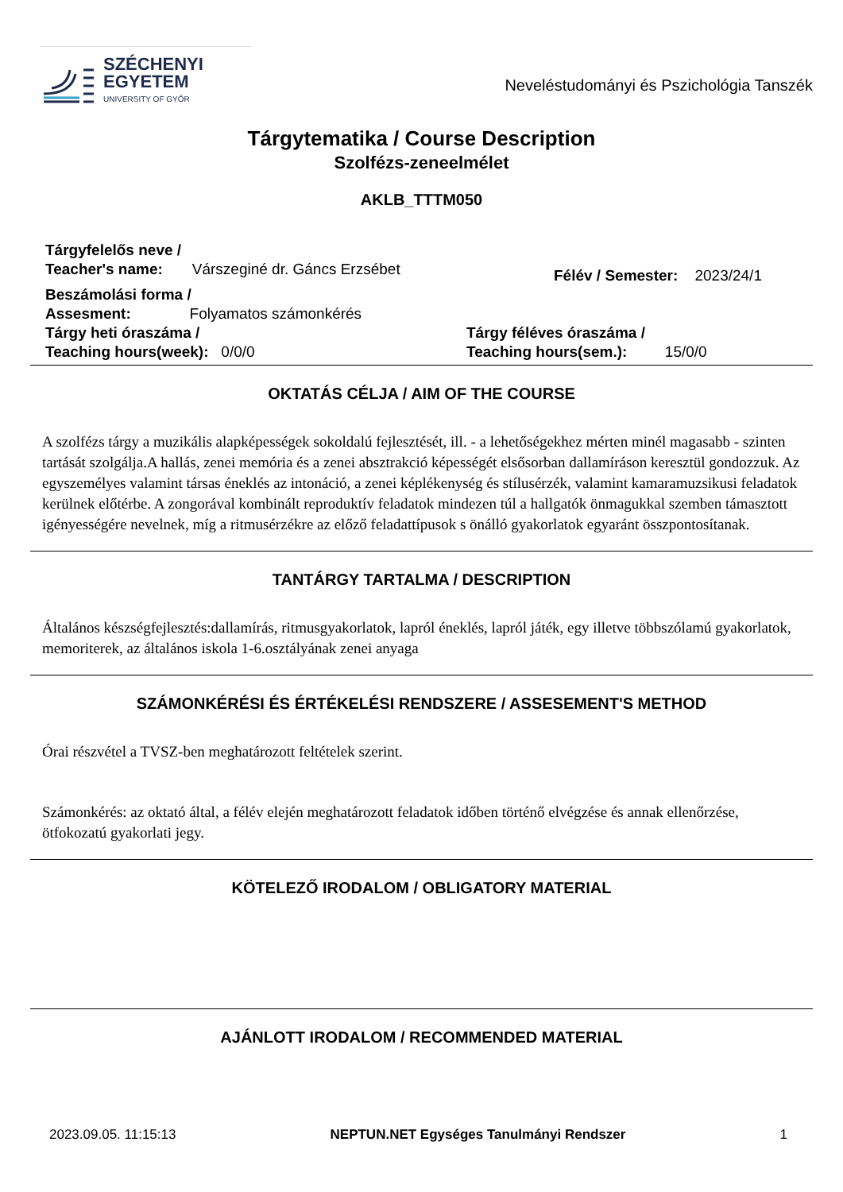SZÉCHENYI
EGYETEM
UNIVERSITY OF GYŐR
Neveléstudományi és Pszichológia Tanszék
Tárgytematika / Course Description
Szolfézs-zeneelmélet
AKLB_TTTM050
Tárgyfelelős neve /
Teacher's name: Várszeginé dr. Gáncs Erzsébet
Félév / Semester: 2023/24/1
Beszámolási forma /
Assesment: Folyamatos számonkérés
Tárgy heti óraszáma /
Teaching hours(week): 0/0/0
Tárgy féléves óraszáma /
Teaching hours(sem.): 15/0/0
OKTATÁS CÉLJA / AIM OF THE COURSE
A szolfézs tárgy a muzikális alapképességek sokoldalú fejlesztését, ill. - a lehetőségekhez mérten minél magasabb - szinten tartását szolgálja.A hallás, zenei memória és a zenei absztrakció képességét elsősorban dallamíráson keresztül gondozzuk. Az egyszemélyes valamint társas éneklés az intonáció, a zenei képlékenység és stílusérzék, valamint kamaramuzsikusi feladatok kerülnek előtérbe. A zongorával kombinált reproduktív feladatok mindezen túl a hallgatók önmagukkal szemben támasztott igényességére nevelnek, míg a ritmusérzékre az előző feladattípusok s önálló gyakorlatok egyaránt összpontosítanak.
TANTÁRGY TARTALMA / DESCRIPTION
Általános készségfejlesztés:dallamírás, ritmusgyakorlatok, lapról éneklés, lapról játék, egy illetve többszólamú gyakorlatok, memoriterek, az általános iskola 1-6.osztályának zenei anyaga
SZÁMONKÉRÉSI ÉS ÉRTÉKELÉSI RENDSZERE / ASSESEMENT'S METHOD
Órai részvétel a TVSZ-ben meghatározott feltételek szerint.
Számonkérés: az oktató által, a félév elején meghatározott feladatok időben történő elvégzése és annak ellenőrzése, ötfokozatú gyakorlati jegy.
KÖTELEZŐ IRODALOM / OBLIGATORY MATERIAL
AJÁNLOTT IRODALOM / RECOMMENDED MATERIAL
2023.09.05. 11:15:13 NEPTUN.NET Egységes Tanulmányi Rendszer 1